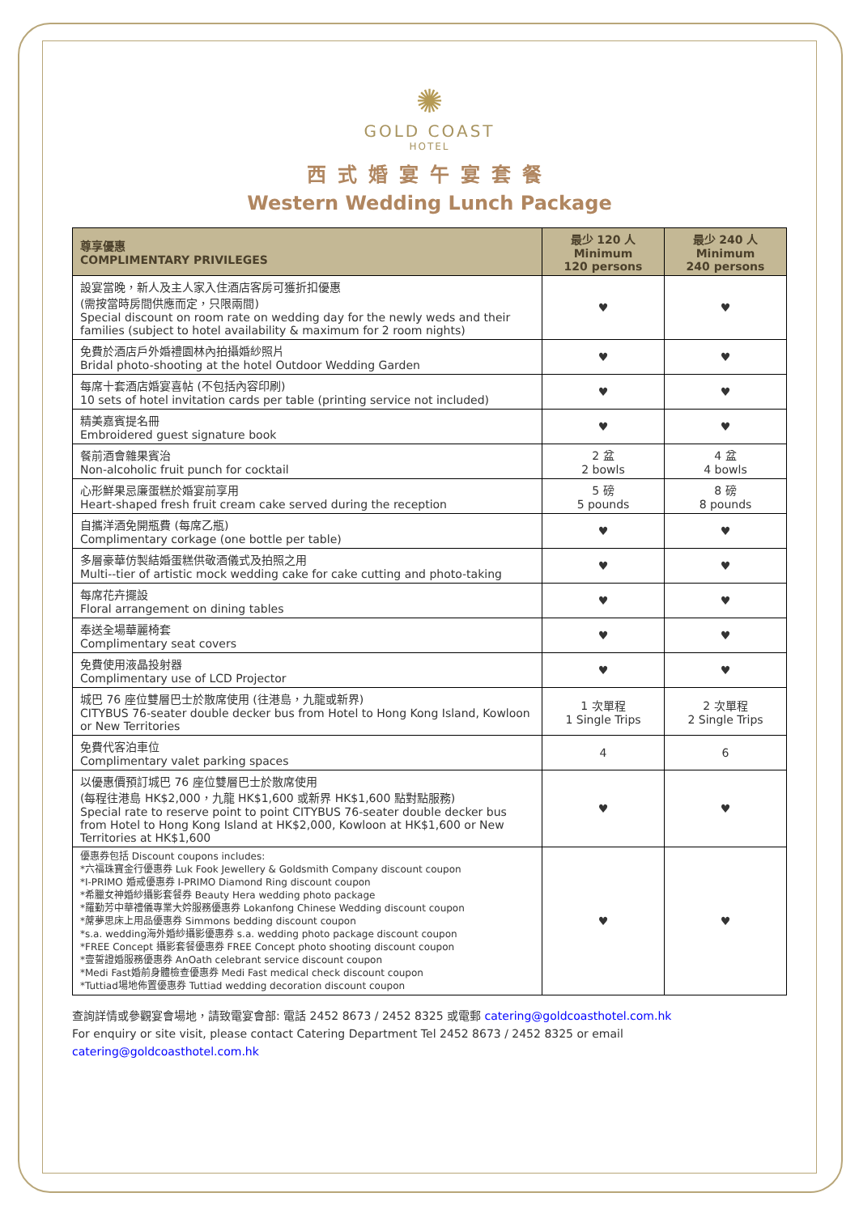✺
GOLD COAST
HOTEL
西式婚宴午宴套餐
Western Wedding Lunch Package
| 尊享優惠 COMPLIMENTARY PRIVILEGES | 最少 120 人 Minimum 120 persons | 最少 240 人 Minimum 240 persons |
| --- | --- | --- |
| 設宴當晚，新人及主人家入住酒店客房可獲折扣優惠 (需按當時房間供應而定，只限兩間) Special discount on room rate on wedding day for the newly weds and their families (subject to hotel availability & maximum for 2 room nights) | ♥ | ♥ |
| 免費於酒店戶外婚禮園林內拍攝婚紗照片 Bridal photo-shooting at the hotel Outdoor Wedding Garden | ♥ | ♥ |
| 每席十套酒店婚宴喜帖 (不包括內容印刷) 10 sets of hotel invitation cards per table (printing service not included) | ♥ | ♥ |
| 精美嘉賓提名冊 Embroidered guest signature book | ♥ | ♥ |
| 餐前酒會雜果賓治 Non-alcoholic fruit punch for cocktail | 2 盆 2 bowls | 4 盆 4 bowls |
| 心形鮮果忌廉蛋糕於婚宴前享用 Heart-shaped fresh fruit cream cake served during the reception | 5 磅 5 pounds | 8 磅 8 pounds |
| 自攜洋酒免開瓶費 (每席乙瓶) Complimentary corkage (one bottle per table) | ♥ | ♥ |
| 多層豪華仿製結婚蛋糕供敬酒儀式及拍照之用 Multi--tier of artistic mock wedding cake for cake cutting and photo-taking | ♥ | ♥ |
| 每席花卉擺設 Floral arrangement on dining tables | ♥ | ♥ |
| 奉送全場華麗椅套 Complimentary seat covers | ♥ | ♥ |
| 免費使用液晶投射器 Complimentary use of LCD Projector | ♥ | ♥ |
| 城巴 76 座位雙層巴士於散席使用 (往港島，九龍或新界) CITYBUS 76-seater double decker bus from Hotel to Hong Kong Island, Kowloon or New Territories | 1 次單程 1 Single Trips | 2 次單程 2 Single Trips |
| 免費代客泊車位 Complimentary valet parking spaces | 4 | 6 |
| 以優惠價預訂城巴 76 座位雙層巴士於散席使用 (每程往港島 HK$2,000，九龍 HK$1,600 或新界 HK$1,600 點對點服務) Special rate to reserve point to point CITYBUS 76-seater double decker bus from Hotel to Hong Kong Island at HK$2,000, Kowloon at HK$1,600 or New Territories at HK$1,600 | ♥ | ♥ |
| 優惠券包括 Discount coupons includes: *六福珠寶金行優惠券 Luk Fook Jewellery & Goldsmith Company discount coupon *I-PRIMO 婚戒優惠券 I-PRIMO Diamond Ring discount coupon *希臘女神婚紗攝影套餐券 Beauty Hera wedding photo package *羅勤芳中華禮儀專業大妗服務優惠券 Lokanfong Chinese Wedding discount coupon *蓆夢思床上用品優惠券 Simmons bedding discount coupon *s.a. wedding海外婚紗攝影優惠券 s.a. wedding photo package discount coupon *FREE Concept 攝影套餐優惠券 FREE Concept photo shooting discount coupon *壹誓證婚服務優惠券 AnOath celebrant service discount coupon *Medi Fast婚前身體檢查優惠券 Medi Fast medical check discount coupon *Tuttiad場地佈置優惠券 Tuttiad wedding decoration discount coupon | ♥ | ♥ |
查詢詳情或參觀宴會場地，請致電宴會部: 電話 2452 8673 / 2452 8325 或電郵 catering@goldcoasthotel.com.hk
For enquiry or site visit, please contact Catering Department Tel 2452 8673 / 2452 8325 or email catering@goldcoasthotel.com.hk